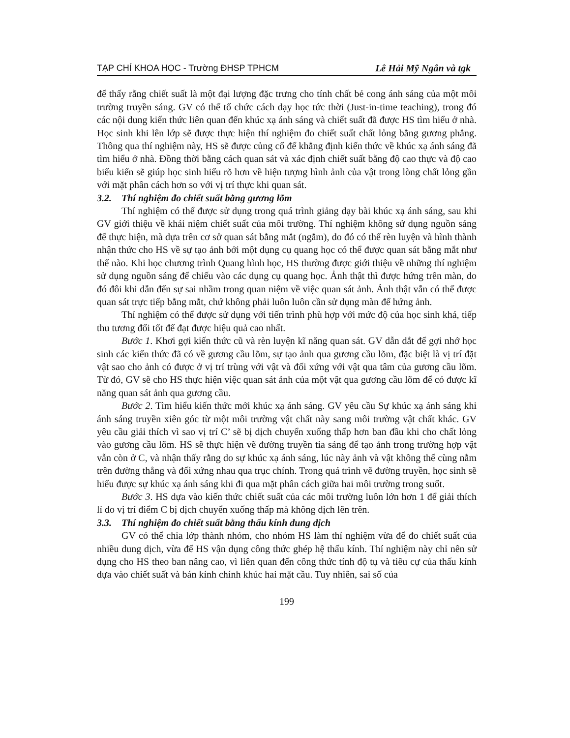TẠP CHÍ KHOA HỌC - Trường ĐHSP TPHCM Lê Hải Mỹ Ngân và tgk
để thấy rằng chiết suất là một đại lượng đặc trưng cho tính chất bẻ cong ánh sáng của một môi trường truyền sáng. GV có thể tổ chức cách dạy học tức thời (Just-in-time teaching), trong đó các nội dung kiến thức liên quan đến khúc xạ ánh sáng và chiết suất đã được HS tìm hiểu ở nhà. Học sinh khi lên lớp sẽ được thực hiện thí nghiệm đo chiết suất chất lỏng bằng gương phẳng. Thông qua thí nghiệm này, HS sẽ được củng cố để khẳng định kiến thức về khúc xạ ánh sáng đã tìm hiểu ở nhà. Đồng thời bằng cách quan sát và xác định chiết suất bằng độ cao thực và độ cao biểu kiến sẽ giúp học sinh hiểu rõ hơn về hiện tượng hình ảnh của vật trong lòng chất lỏng gần với mặt phân cách hơn so với vị trí thực khi quan sát.
3.2. Thí nghiệm đo chiết suất bằng gương lõm
Thí nghiệm có thể được sử dụng trong quá trình giảng dạy bài khúc xạ ánh sáng, sau khi GV giới thiệu về khái niệm chiết suất của môi trường. Thí nghiệm không sử dụng nguồn sáng để thực hiện, mà dựa trên cơ sở quan sát bằng mắt (ngắm), do đó có thể rèn luyện và hình thành nhận thức cho HS về sự tạo ảnh bởi một dụng cụ quang học có thể được quan sát bằng mắt như thế nào. Khi học chương trình Quang hình học, HS thường được giới thiệu về những thí nghiệm sử dụng nguồn sáng để chiếu vào các dụng cụ quang học. Ảnh thật thì được hứng trên màn, do đó đôi khi dẫn đến sự sai nhầm trong quan niệm về việc quan sát ảnh. Ảnh thật vẫn có thể được quan sát trực tiếp bằng mắt, chứ không phải luôn luôn cần sử dụng màn để hứng ảnh.
Thí nghiệm có thể được sử dụng với tiến trình phù hợp với mức độ của học sinh khá, tiếp thu tương đối tốt để đạt được hiệu quả cao nhất.
Bước 1. Khơi gợi kiến thức cũ và rèn luyện kĩ năng quan sát. GV dẫn dắt để gợi nhớ học sinh các kiến thức đã có về gương cầu lõm, sự tạo ảnh qua gương cầu lõm, đặc biệt là vị trí đặt vật sao cho ảnh có được ở vị trí trùng với vật và đối xứng với vật qua tâm của gương cầu lõm. Từ đó, GV sẽ cho HS thực hiện việc quan sát ảnh của một vật qua gương cầu lõm để có được kĩ năng quan sát ảnh qua gương cầu.
Bước 2. Tìm hiểu kiến thức mới khúc xạ ánh sáng. GV yêu cầu Sự khúc xạ ánh sáng khi ánh sáng truyền xiên góc từ một môi trường vật chất này sang môi trường vật chất khác. GV yêu cầu giải thích vì sao vị trí C’ sẽ bị dịch chuyển xuống thấp hơn ban đầu khi cho chất lỏng vào gương cầu lõm. HS sẽ thực hiện vẽ đường truyền tia sáng để tạo ảnh trong trường hợp vật vẫn còn ở C, và nhận thấy rằng do sự khúc xạ ánh sáng, lúc này ảnh và vật không thể cùng nằm trên đường thẳng và đối xứng nhau qua trục chính. Trong quá trình vẽ đường truyền, học sinh sẽ hiểu được sự khúc xạ ánh sáng khi đi qua mặt phân cách giữa hai môi trường trong suốt.
Bước 3. HS dựa vào kiến thức chiết suất của các môi trường luôn lớn hơn 1 để giải thích lí do vị trí điểm C bị dịch chuyển xuống thấp mà không dịch lên trên.
3.3. Thí nghiệm đo chiết suất bằng thấu kính dung dịch
GV có thể chia lớp thành nhóm, cho nhóm HS làm thí nghiệm vừa để đo chiết suất của nhiều dung dịch, vừa để HS vận dụng công thức ghép hệ thấu kính. Thí nghiệm này chỉ nên sử dụng cho HS theo ban nâng cao, vì liên quan đến công thức tính độ tụ và tiêu cự của thấu kính dựa vào chiết suất và bán kính chính khúc hai mặt cầu. Tuy nhiên, sai số của
199